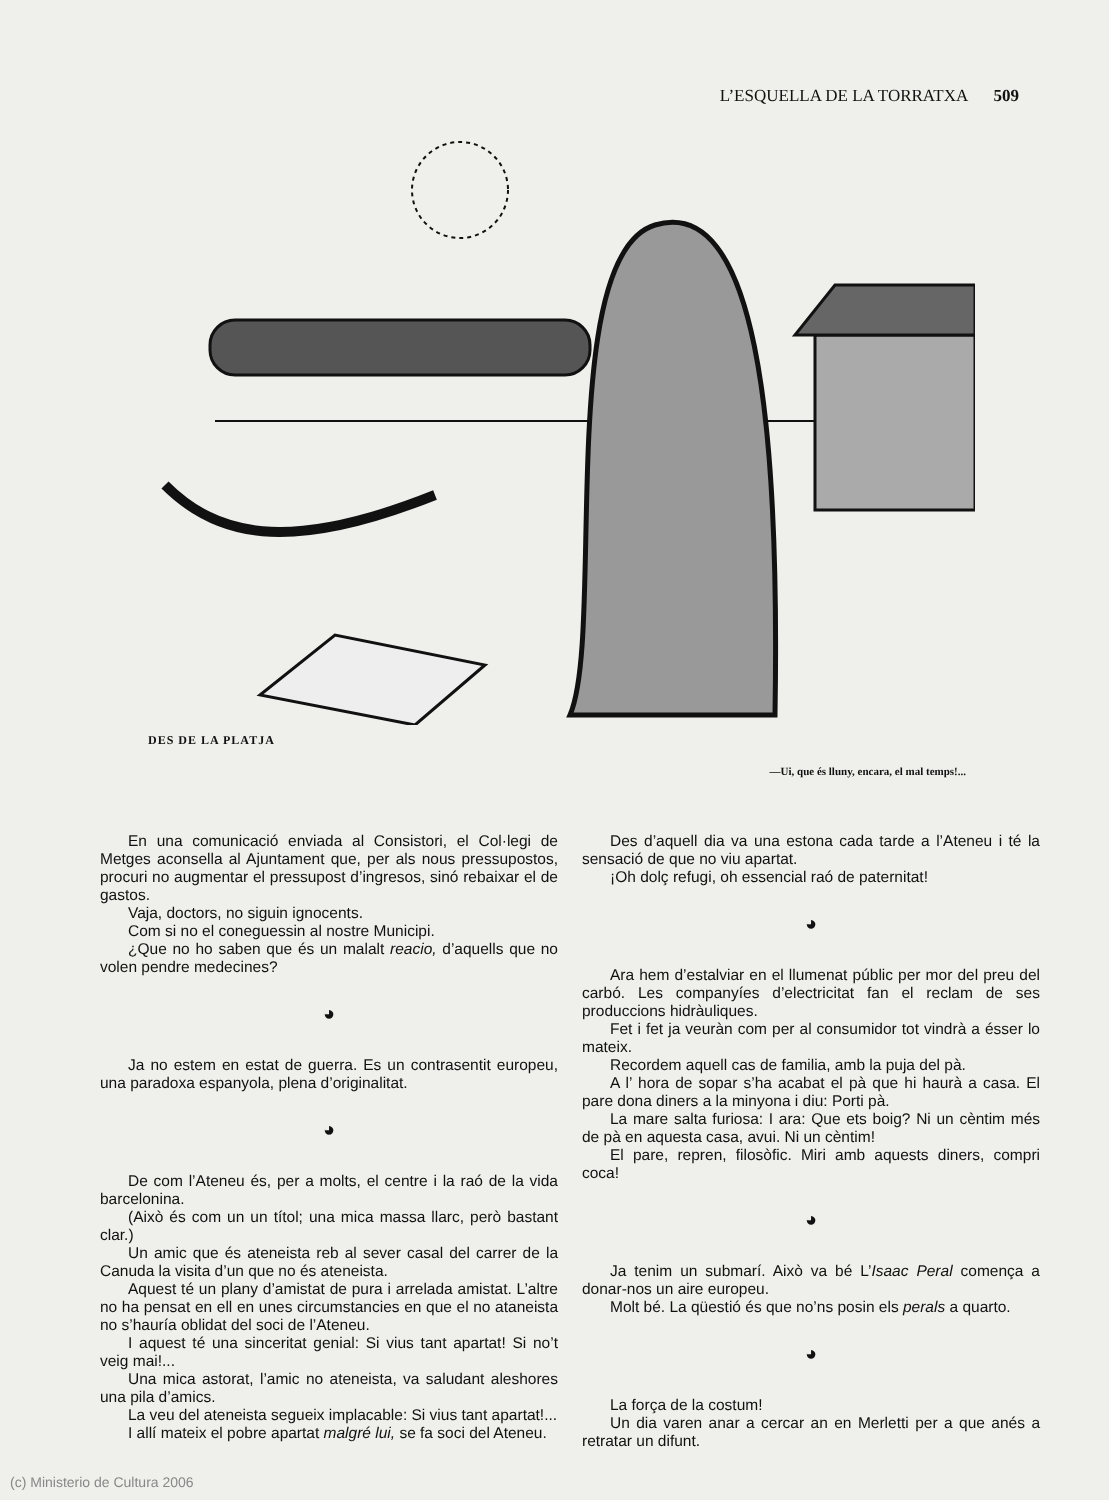L’ESQUELLA DE LA TORRATXA 509
DES DE LA PLATJA
—Ui, que és lluny, encara, el mal temps!...
En una comunicació enviada al Consistori, el Col·legi de Metges aconsella al Ajuntament que, per als nous pressupostos, procuri no augmentar el pressupost d’ingresos, sinó rebaixar el de gastos.
Vaja, doctors, no siguin ignocents.
Com si no el coneguessin al nostre Municipi.
¿Que no ho saben que és un malalt reacio, d’aquells que no volen pendre medecines?
◕
Ja no estem en estat de guerra. Es un contrasentit europeu, una paradoxa espanyola, plena d’originalitat.
◕
De com l’Ateneu és, per a molts, el centre i la raó de la vida barcelonina.
(Això és com un un títol; una mica massa llarc, però bastant clar.)
Un amic que és ateneista reb al sever casal del carrer de la Canuda la visita d’un que no és ateneista.
Aquest té un plany d’amistat de pura i arrelada amistat. L’altre no ha pensat en ell en unes circumstancies en que el no ataneista no s’hauría oblidat del soci de l’Ateneu.
I aquest té una sinceritat genial: Si vius tant apartat! Si no’t veig mai!...
Una mica astorat, l’amic no ateneista, va saludant alesho­res una pila d’amics.
La veu del ateneista segueix implacable: Si vius tant apartat!...
I allí mateix el pobre apartat malgré lui, se fa soci del Ateneu.
Des d’aquell dia va una estona cada tarde a l’Ateneu i té la sensació de que no viu apartat.
¡Oh dolç refugi, oh essencial raó de paternitat!
◕
Ara hem d’estalviar en el llumenat públic per mor del preu del carbó. Les companyíes d’electricitat fan el reclam de ses produccions hidràuliques.
Fet i fet ja veuràn com per al consumidor tot vindrà a ésser lo mateix.
Recordem aquell cas de familia, amb la puja del pà.
A l’ hora de sopar s’ha acabat el pà que hi haurà a casa. El pare dona diners a la minyona i diu: Porti pà.
La mare salta furiosa: I ara: Que ets boig? Ni un cèntim més de pà en aquesta casa, avui. Ni un cèntim!
El pare, repren, filosòfic. Miri amb aquests diners, compri coca!
◕
Ja tenim un submarí. Això va bé L’Isaac Peral comença a donar-nos un aire europeu.
Molt bé. La qüestió és que no’ns posin els perals a quarto.
◕
La força de la costum!
Un dia varen anar a cercar an en Merletti per a que anés a retratar un difunt.
(c) Ministerio de Cultura 2006